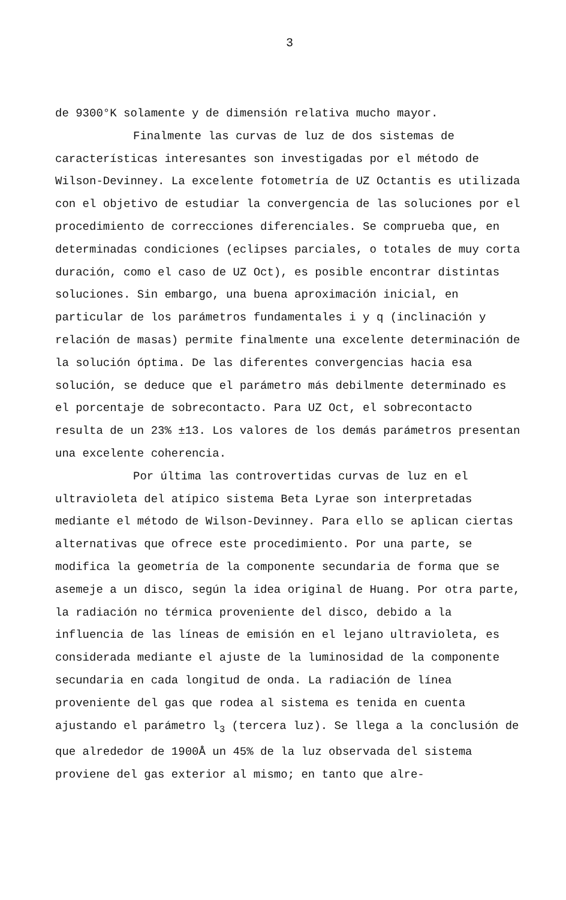3
de 9300°K solamente y de dimensión relativa mucho mayor.
Finalmente las curvas de luz de dos sistemas de características interesantes son investigadas por el método de Wilson-Devinney. La excelente fotometría de UZ Octantis es utilizada con el objetivo de estudiar la convergencia de las soluciones por el procedimiento de correcciones diferenciales. Se comprueba que, en determinadas condiciones (eclipses parciales, o totales de muy corta duración, como el caso de UZ Oct), es posible encontrar distintas soluciones. Sin embargo, una buena aproximación inicial, en particular de los parámetros fundamentales i y q (inclinación y relación de masas) permite finalmente una excelente determinación de la solución óptima. De las diferentes convergencias hacia esa solución, se deduce que el parámetro más debilmente determinado es el porcentaje de sobrecontacto. Para UZ Oct, el sobrecontacto resulta de un 23% ±13. Los valores de los demás parámetros presentan una excelente coherencia.
Por última las controvertidas curvas de luz en el ultravioleta del atípico sistema Beta Lyrae son interpretadas mediante el método de Wilson-Devinney. Para ello se aplican ciertas alternativas que ofrece este procedimiento. Por una parte, se modifica la geometría de la componente secundaria de forma que se asemeje a un disco, según la idea original de Huang. Por otra parte, la radiación no térmica proveniente del disco, debido a la influencia de las líneas de emisión en el lejano ultravioleta, es considerada mediante el ajuste de la luminosidad de la componente secundaria en cada longitud de onda. La radiación de línea proveniente del gas que rodea al sistema es tenida en cuenta ajustando el parámetro l<sub>3</sub> (tercera luz). Se llega a la conclusión de que alrededor de 1900Å un 45% de la luz observada del sistema proviene del gas exterior al mismo; en tanto que alre-